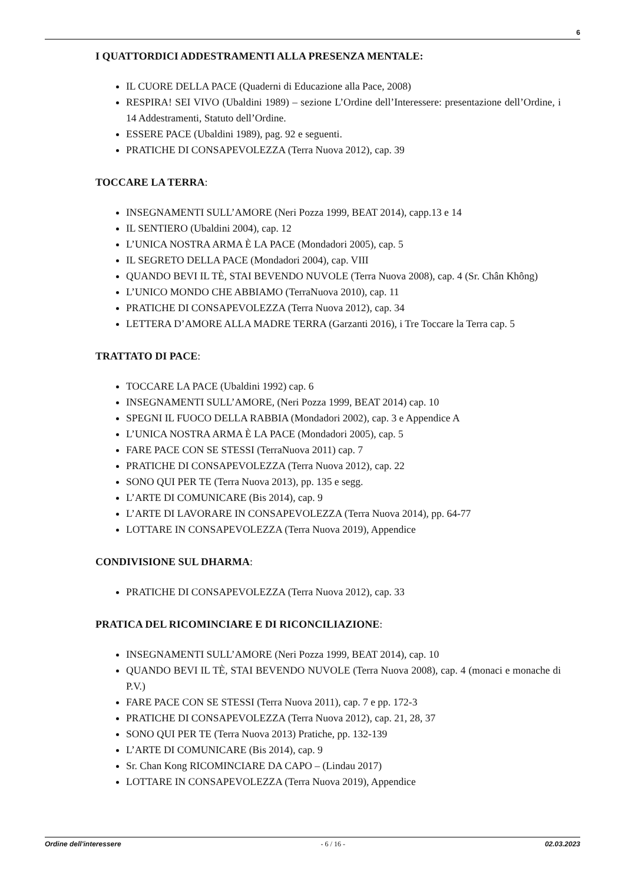6
I QUATTORDICI ADDESTRAMENTI ALLA PRESENZA MENTALE:
IL CUORE DELLA PACE (Quaderni di Educazione alla Pace, 2008)
RESPIRA! SEI VIVO (Ubaldini 1989) – sezione L’Ordine dell’Interessere: presentazione dell’Ordine, i 14 Addestramenti, Statuto dell’Ordine.
ESSERE PACE (Ubaldini 1989), pag. 92 e seguenti.
PRATICHE DI CONSAPEVOLEZZA (Terra Nuova 2012), cap. 39
TOCCARE LA TERRA:
INSEGNAMENTI SULL’AMORE (Neri Pozza 1999, BEAT 2014), capp.13 e 14
IL SENTIERO (Ubaldini 2004), cap. 12
L’UNICA NOSTRA ARMA È LA PACE (Mondadori 2005), cap. 5
IL SEGRETO DELLA PACE (Mondadori 2004), cap. VIII
QUANDO BEVI IL TÈ, STAI BEVENDO NUVOLE (Terra Nuova 2008), cap. 4 (Sr. Chân Không)
L’UNICO MONDO CHE ABBIAMO (TerraNuova 2010), cap. 11
PRATICHE DI CONSAPEVOLEZZA (Terra Nuova 2012), cap. 34
LETTERA D’AMORE ALLA MADRE TERRA (Garzanti 2016), i Tre Toccare la Terra cap. 5
TRATTATO DI PACE:
TOCCARE LA PACE (Ubaldini 1992) cap. 6
INSEGNAMENTI SULL’AMORE, (Neri Pozza 1999, BEAT 2014) cap. 10
SPEGNI IL FUOCO DELLA RABBIA (Mondadori 2002), cap. 3 e Appendice A
L’UNICA NOSTRA ARMA È LA PACE (Mondadori 2005), cap. 5
FARE PACE CON SE STESSI (TerraNuova 2011) cap. 7
PRATICHE DI CONSAPEVOLEZZA (Terra Nuova 2012), cap. 22
SONO QUI PER TE (Terra Nuova 2013), pp. 135 e segg.
L’ARTE DI COMUNICARE (Bis 2014), cap. 9
L’ARTE DI LAVORARE IN CONSAPEVOLEZZA (Terra Nuova 2014), pp. 64-77
LOTTARE IN CONSAPEVOLEZZA (Terra Nuova 2019), Appendice
CONDIVISIONE SUL DHARMA:
PRATICHE DI CONSAPEVOLEZZA (Terra Nuova 2012), cap. 33
PRATICA DEL RICOMINCIARE E DI RICONCILIAZIONE:
INSEGNAMENTI SULL’AMORE (Neri Pozza 1999, BEAT 2014), cap. 10
QUANDO BEVI IL TÈ, STAI BEVENDO NUVOLE (Terra Nuova 2008), cap. 4 (monaci e monache di P.V.)
FARE PACE CON SE STESSI (Terra Nuova 2011), cap. 7 e pp. 172-3
PRATICHE DI CONSAPEVOLEZZA (Terra Nuova 2012), cap. 21, 28, 37
SONO QUI PER TE (Terra Nuova 2013) Pratiche, pp. 132-139
L’ARTE DI COMUNICARE (Bis 2014), cap. 9
Sr. Chan Kong RICOMINCIARE DA CAPO – (Lindau 2017)
LOTTARE IN CONSAPEVOLEZZA (Terra Nuova 2019), Appendice
Ordine dell'interessere - 6 / 16 - 02.03.2023